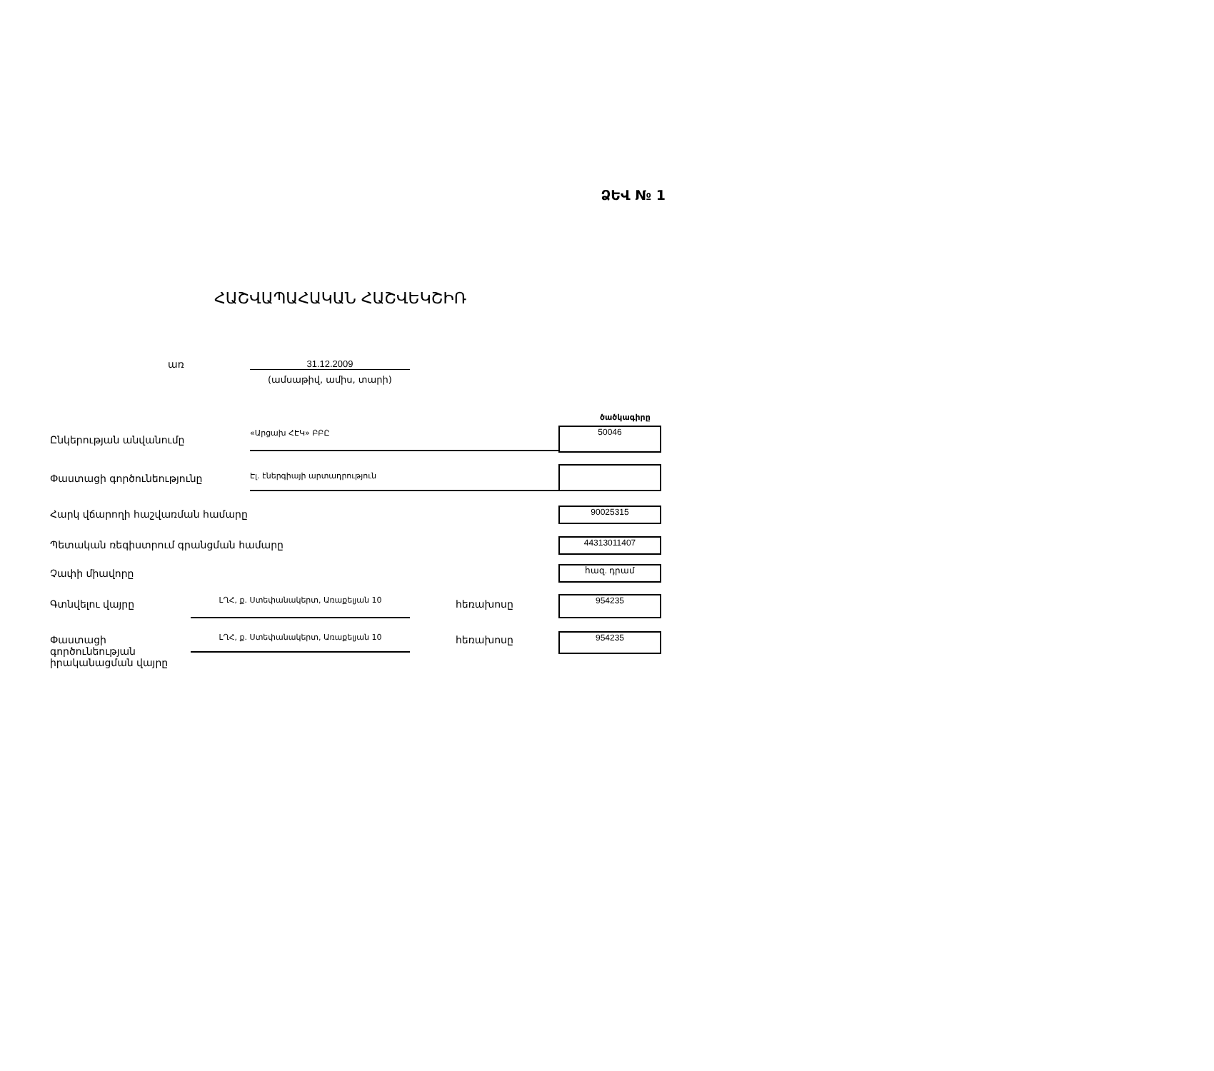ՁԵՎ № 1
ՀԱՇՎԱՊԱՀԱԿԱՆ ՀԱՇՎԵԿՇԻՌ
առ 31.12.2009
(ամսաթիվ, ամիս, տարի)
ծածկագիրը
Ընկերության անվանումը
«Արցախ ՀԷԿ» ԲԲԸ 50046
Փաստացի գործունեությունը Էլ. էներգիայի արտադրություն
Հարկ վճարողի հաշվառման համարը 90025315
Պետական ռեգիստրում գրանցման համարը 44313011407
Չափի միավորը հազ. դրամ
Գտնվելու վայրը ԼՂՀ, ք. Ստեփանակերտ, Առաքելյան 10 հեռախոսը 954235
Փաստացի
գործունեության
իրականացման վայրը
ԼՂՀ, ք. Ստեփանակերտ, Առաքելյան 10 հեռախոսը 954235